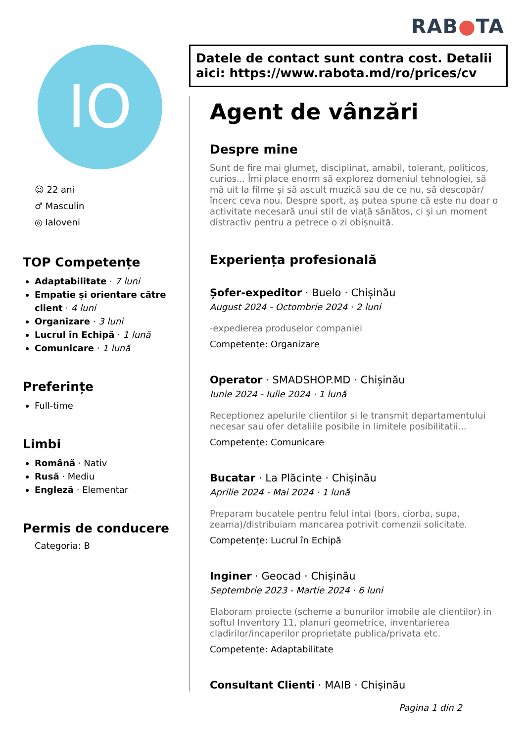RAB●TA
IO
☺ 22 ani
♂ Masculin
◎ Ialoveni
TOP Competențe
Adaptabilitate · 7 luni
Empatie și orientare către client · 4 luni
Organizare · 3 luni
Lucrul în Echipă · 1 lună
Comunicare · 1 lună
Preferințe
Full-time
Limbi
Română · Nativ
Rusă · Mediu
Engleză · Elementar
Permis de conducere
Categoria: B
Datele de contact sunt contra cost. Detalii aici: https://www.rabota.md/ro/prices/cv
Agent de vânzări
Despre mine
Sunt de fire mai glumeț, disciplinat, amabil, tolerant, politicos, curios... Îmi place enorm să explorez domeniul tehnologiei, să mă uit la filme și să ascult muzică sau de ce nu, să descopăr/încerc ceva nou. Despre sport, aș putea spune că este nu doar o activitate necesară unui stil de viață sănătos, ci și un moment distractiv pentru a petrece o zi obișnuită.
Experiența profesională
Șofer-expeditor · Buelo · Chișinău
August 2024 - Octombrie 2024 · 2 luni
-expedierea produselor companiei
Competențe: Organizare
Operator · SMADSHOP.MD · Chișinău
Iunie 2024 - Iulie 2024 · 1 lună
Receptionez apelurile clientilor si le transmit departamentului necesar sau ofer detaliile posibile in limitele posibilitatii...
Competențe: Comunicare
Bucatar · La Plăcinte · Chișinău
Aprilie 2024 - Mai 2024 · 1 lună
Preparam bucatele pentru felul intai (bors, ciorba, supa, zeama)/distribuiam mancarea potrivit comenzii solicitate.
Competențe: Lucrul în Echipă
Inginer · Geocad · Chișinău
Septembrie 2023 - Martie 2024 · 6 luni
Elaboram proiecte (scheme a bunurilor imobile ale clientilor) in softul Inventory 11, planuri geometrice, inventarierea cladirilor/incaperilor proprietate publica/privata etc.
Competențe: Adaptabilitate
Consultant Clienti · MAIB · Chișinău
Pagina 1 din 2